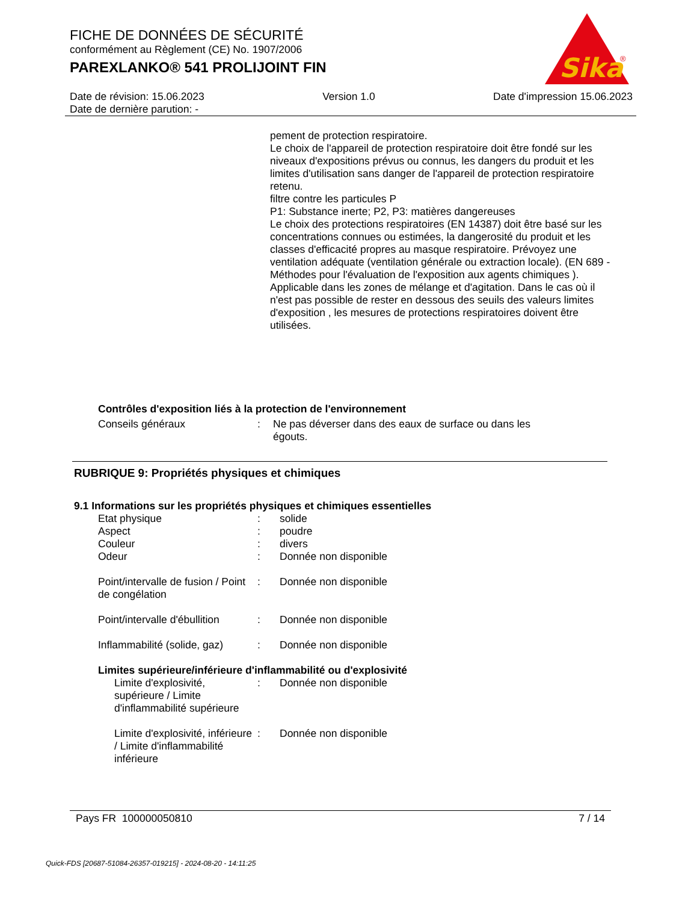FICHE DE DONNÉES DE SÉCURITÉ
conformément au Règlement (CE) No. 1907/2006
PAREXLANKO® 541 PROLIJOINT FIN
Sika
®
Date de révision: 15.06.2023 Version 1.0 Date d'impression 15.06.2023
Date de dernière parution: -
pement de protection respiratoire.
Le choix de l'appareil de protection respiratoire doit être fondé sur les niveaux d'expositions prévus ou connus, les dangers du produit et les limites d'utilisation sans danger de l'appareil de protection respiratoire retenu.
filtre contre les particules P
P1: Substance inerte; P2, P3: matières dangereuses
Le choix des protections respiratoires (EN 14387) doit être basé sur les concentrations connues ou estimées, la dangerosité du produit et les classes d'efficacité propres au masque respiratoire. Prévoyez une ventilation adéquate (ventilation générale ou extraction locale). (EN 689 - Méthodes pour l'évaluation de l'exposition aux agents chimiques ). Applicable dans les zones de mélange et d'agitation. Dans le cas où il n'est pas possible de rester en dessous des seuils des valeurs limites d'exposition , les mesures de protections respiratoires doivent être utilisées.
Contrôles d'exposition liés à la protection de l'environnement
Conseils généraux: Ne pas déverser dans des eaux de surface ou dans les égouts.
RUBRIQUE 9: Propriétés physiques et chimiques
9.1 Informations sur les propriétés physiques et chimiques essentielles
Etat physique: solide
Aspect: poudre
Couleur: divers
Odeur: Donnée non disponible
Point/intervalle de fusion / Point de congélation: Donnée non disponible
Point/intervalle d'ébullition: Donnée non disponible
Inflammabilité (solide, gaz): Donnée non disponible
Limites supérieure/inférieure d'inflammabilité ou d'explosivité
Limite d'explosivité, supérieure / Limite d'inflammabilité supérieure: Donnée non disponible
Limite d'explosivité, inférieure / Limite d'inflammabilité inférieure: Donnée non disponible
Pays FR 100000050810 7 / 14
Quick-FDS [20687-51084-26357-019215] - 2024-08-20 - 14:11:25